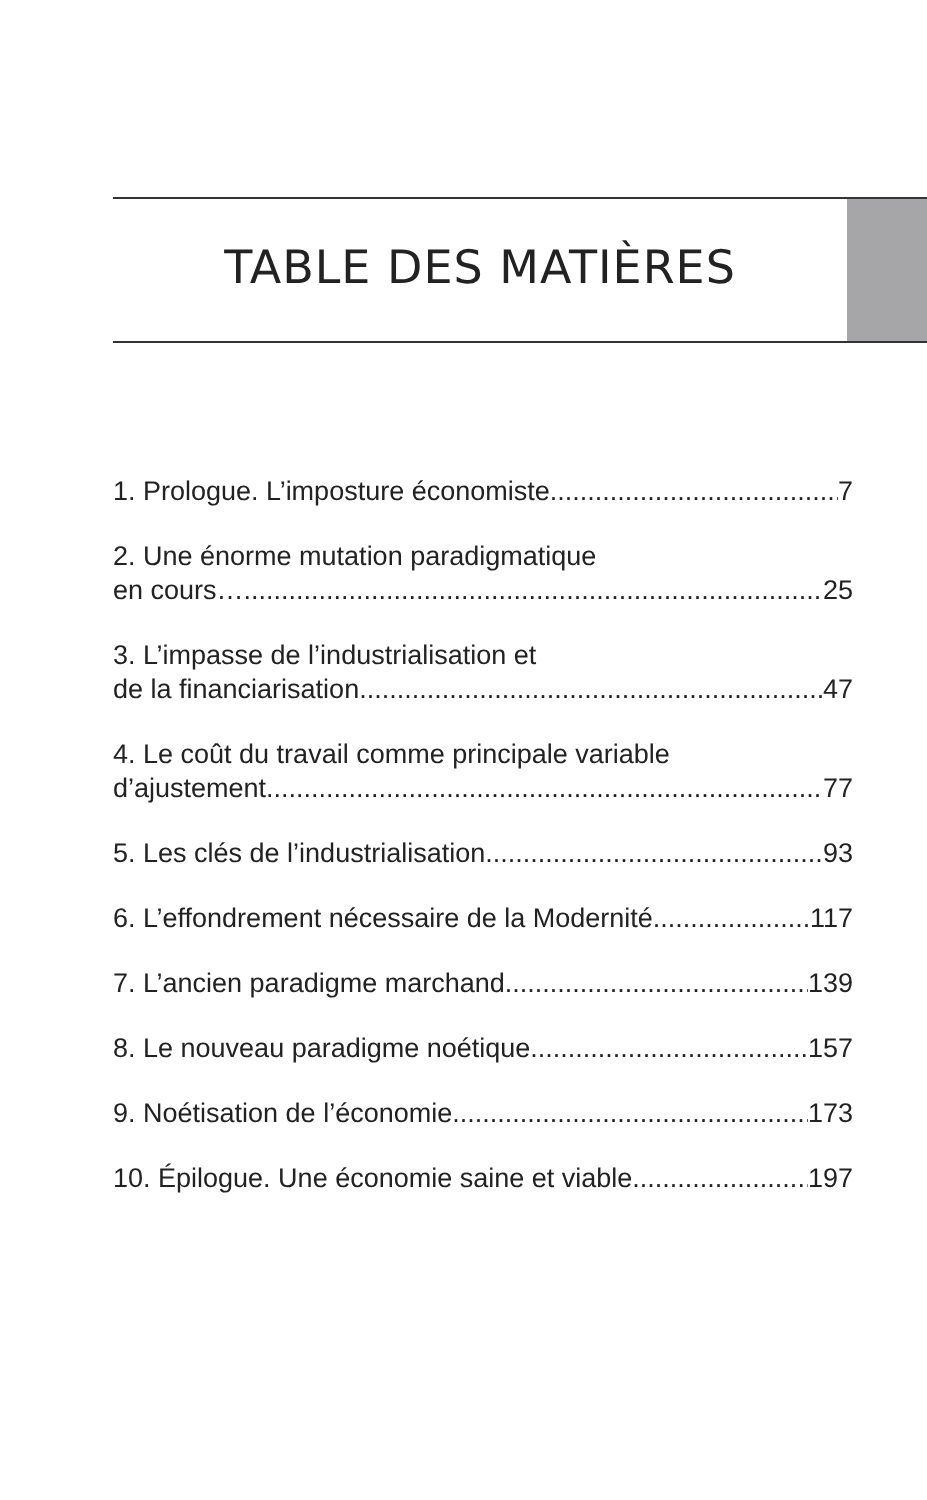TABLE DES MATIÈRES
1. Prologue. L’imposture économiste 7
2. Une énorme mutation paradigmatique
en cours… 25
3. L’impasse de l’industrialisation et
de la financiarisation 47
4. Le coût du travail comme principale variable
d’ajustement 77
5. Les clés de l’industrialisation 93
6. L’effondrement nécessaire de la Modernité 117
7. L’ancien paradigme marchand 139
8. Le nouveau paradigme noétique 157
9. Noétisation de l’économie 173
10. Épilogue. Une économie saine et viable 197